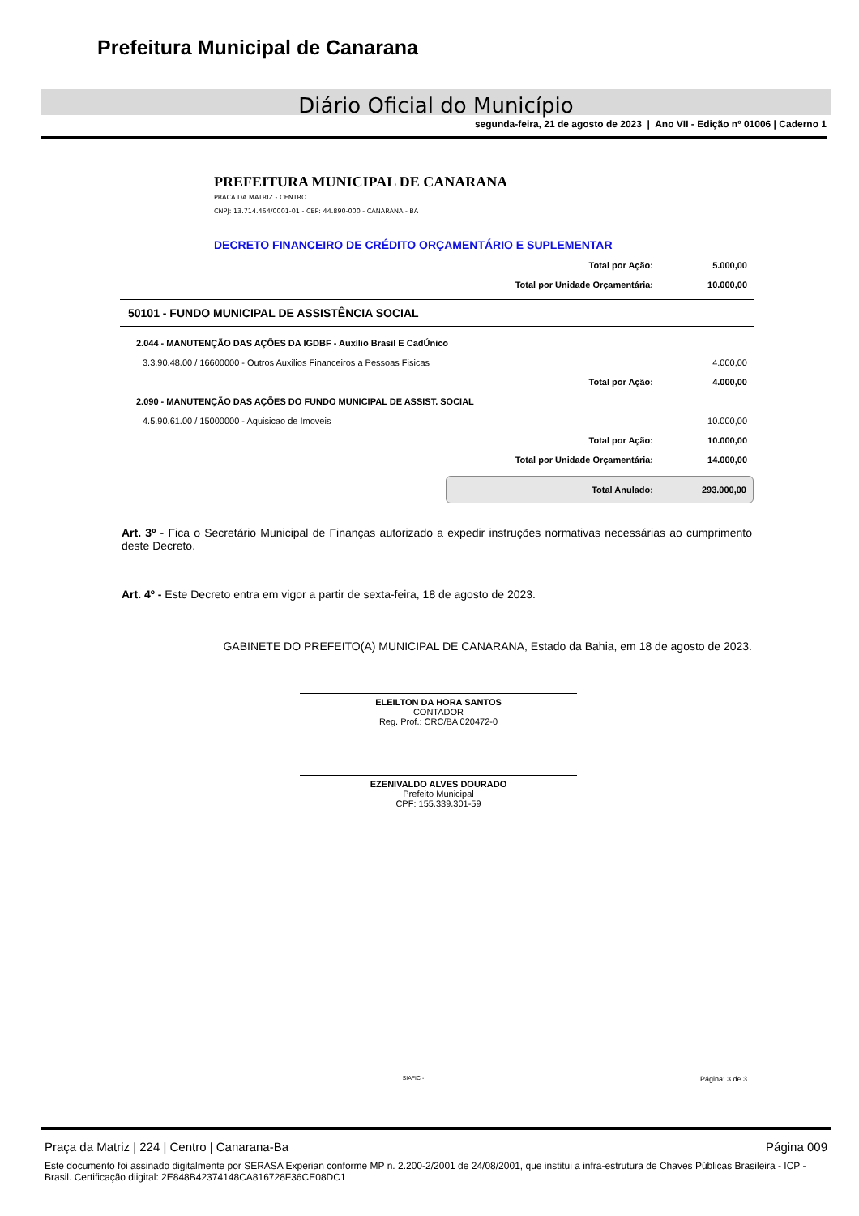Prefeitura Municipal de Canarana
Diário Oficial do Município
segunda-feira, 21 de agosto de 2023 | Ano VII - Edição nº 01006 | Caderno 1
PREFEITURA MUNICIPAL DE CANARANA
PRACA DA MATRIZ - CENTRO
CNPJ: 13.714.464/0001-01 - CEP: 44.890-000 - CANARANA - BA
DECRETO FINANCEIRO DE CRÉDITO ORÇAMENTÁRIO E SUPLEMENTAR
| Total por Ação: | 5.000,00 |
| Total por Unidade Orçamentária: | 10.000,00 |
50101 - FUNDO MUNICIPAL DE ASSISTÊNCIA SOCIAL
| 2.044 - MANUTENÇÃO DAS AÇÕES DA IGDBF - Auxílio Brasil E CadÚnico | |
| 3.3.90.48.00 / 16600000 - Outros Auxilios Financeiros a Pessoas Fisicas | 4.000,00 |
| Total por Ação: | 4.000,00 |
| 2.090 - MANUTENÇÃO DAS AÇÕES DO FUNDO MUNICIPAL DE ASSIST. SOCIAL | |
| 4.5.90.61.00 / 15000000 - Aquisicao de Imoveis | 10.000,00 |
| Total por Ação: | 10.000,00 |
| Total por Unidade Orçamentária: | 14.000,00 |
Total Anulado: 293.000,00
Art. 3º - Fica o Secretário Municipal de Finanças autorizado a expedir instruções normativas necessárias ao cumprimento deste Decreto.
Art. 4º - Este Decreto entra em vigor a partir de sexta-feira, 18 de agosto de 2023.
GABINETE DO PREFEITO(A) MUNICIPAL DE CANARANA, Estado da Bahia, em 18 de agosto de 2023.
ELEILTON DA HORA SANTOS
CONTADOR
Reg. Prof.: CRC/BA 020472-0
EZENIVALDO ALVES DOURADO
Prefeito Municipal
CPF: 155.339.301-59
SIAFIC - Página: 3 de 3
Praça da Matriz | 224 | Centro | Canarana-Ba Página 009
Este documento foi assinado digitalmente por SERASA Experian conforme MP n. 2.200-2/2001 de 24/08/2001, que institui a infra-estrutura de Chaves Públicas Brasileira - ICP - Brasil. Certificação diigital: 2E848B42374148CA816728F36CE08DC1